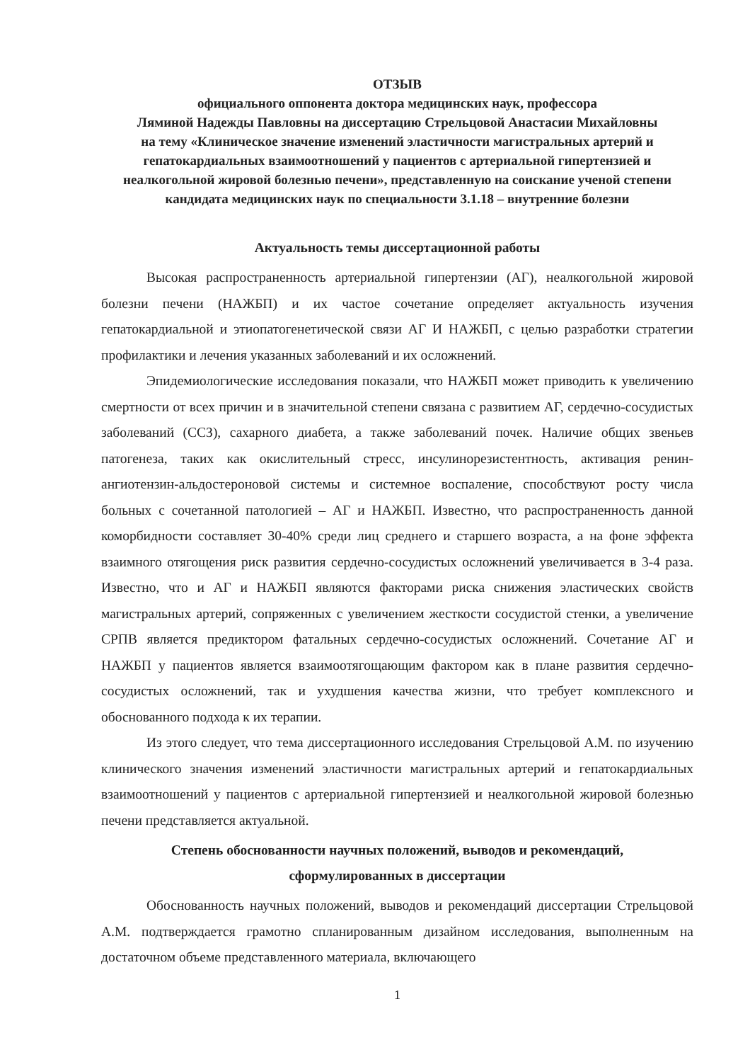ОТЗЫВ
официального оппонента доктора медицинских наук, профессора
Ляминой Надежды Павловны на диссертацию Стрельцовой Анастасии Михайловны
на тему «Клиническое значение изменений эластичности магистральных артерий и гепатокардиальных взаимоотношений у пациентов с артериальной гипертензией и неалкогольной жировой болезнью печени», представленную на соискание ученой степени кандидата медицинских наук по специальности 3.1.18 – внутренние болезни
Актуальность темы диссертационной работы
Высокая распространенность артериальной гипертензии (АГ), неалкогольной жировой болезни печени (НАЖБП) и их частое сочетание определяет актуальность изучения гепатокардиальной и этиопатогенетической связи АГ И НАЖБП, с целью разработки стратегии профилактики и лечения указанных заболеваний и их осложнений.
Эпидемиологические исследования показали, что НАЖБП может приводить к увеличению смертности от всех причин и в значительной степени связана с развитием АГ, сердечно-сосудистых заболеваний (ССЗ), сахарного диабета, а также заболеваний почек. Наличие общих звеньев патогенеза, таких как окислительный стресс, инсулинорезистентность, активация ренин-ангиотензин-альдостероновой системы и системное воспаление, способствуют росту числа больных с сочетанной патологией – АГ и НАЖБП. Известно, что распространенность данной коморбидности составляет 30-40% среди лиц среднего и старшего возраста, а на фоне эффекта взаимного отягощения риск развития сердечно-сосудистых осложнений увеличивается в 3-4 раза. Известно, что и АГ и НАЖБП являются факторами риска снижения эластических свойств магистральных артерий, сопряженных с увеличением жесткости сосудистой стенки, а увеличение СРПВ является предиктором фатальных сердечно-сосудистых осложнений. Сочетание АГ и НАЖБП у пациентов является взаимоотягощающим фактором как в плане развития сердечно-сосудистых осложнений, так и ухудшения качества жизни, что требует комплексного и обоснованного подхода к их терапии.
Из этого следует, что тема диссертационного исследования Стрельцовой А.М. по изучению клинического значения изменений эластичности магистральных артерий и гепатокардиальных взаимоотношений у пациентов с артериальной гипертензией и неалкогольной жировой болезнью печени представляется актуальной.
Степень обоснованности научных положений, выводов и рекомендаций,
сформулированных в диссертации
Обоснованность научных положений, выводов и рекомендаций диссертации Стрельцовой А.М. подтверждается грамотно спланированным дизайном исследования, выполненным на достаточном объеме представленного материала, включающего
1